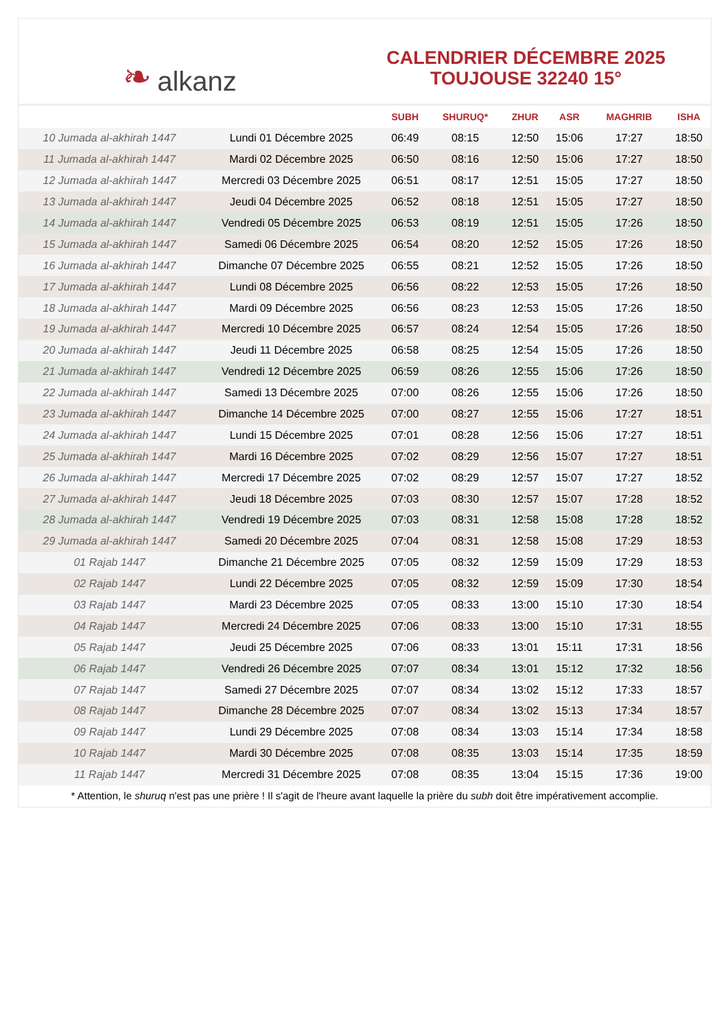❧ alkanz
CALENDRIER DÉCEMBRE 2025
TOUJOUSE 32240 15°
| | | SUBH | SHURUQ* | ZHUR | ASR | MAGHRIB | ISHA |
| --- | --- | --- | --- | --- | --- | --- | --- |
| 10 Jumada al-akhirah 1447 | Lundi 01 Décembre 2025 | 06:49 | 08:15 | 12:50 | 15:06 | 17:27 | 18:50 |
| 11 Jumada al-akhirah 1447 | Mardi 02 Décembre 2025 | 06:50 | 08:16 | 12:50 | 15:06 | 17:27 | 18:50 |
| 12 Jumada al-akhirah 1447 | Mercredi 03 Décembre 2025 | 06:51 | 08:17 | 12:51 | 15:05 | 17:27 | 18:50 |
| 13 Jumada al-akhirah 1447 | Jeudi 04 Décembre 2025 | 06:52 | 08:18 | 12:51 | 15:05 | 17:27 | 18:50 |
| 14 Jumada al-akhirah 1447 | Vendredi 05 Décembre 2025 | 06:53 | 08:19 | 12:51 | 15:05 | 17:26 | 18:50 |
| 15 Jumada al-akhirah 1447 | Samedi 06 Décembre 2025 | 06:54 | 08:20 | 12:52 | 15:05 | 17:26 | 18:50 |
| 16 Jumada al-akhirah 1447 | Dimanche 07 Décembre 2025 | 06:55 | 08:21 | 12:52 | 15:05 | 17:26 | 18:50 |
| 17 Jumada al-akhirah 1447 | Lundi 08 Décembre 2025 | 06:56 | 08:22 | 12:53 | 15:05 | 17:26 | 18:50 |
| 18 Jumada al-akhirah 1447 | Mardi 09 Décembre 2025 | 06:56 | 08:23 | 12:53 | 15:05 | 17:26 | 18:50 |
| 19 Jumada al-akhirah 1447 | Mercredi 10 Décembre 2025 | 06:57 | 08:24 | 12:54 | 15:05 | 17:26 | 18:50 |
| 20 Jumada al-akhirah 1447 | Jeudi 11 Décembre 2025 | 06:58 | 08:25 | 12:54 | 15:05 | 17:26 | 18:50 |
| 21 Jumada al-akhirah 1447 | Vendredi 12 Décembre 2025 | 06:59 | 08:26 | 12:55 | 15:06 | 17:26 | 18:50 |
| 22 Jumada al-akhirah 1447 | Samedi 13 Décembre 2025 | 07:00 | 08:26 | 12:55 | 15:06 | 17:26 | 18:50 |
| 23 Jumada al-akhirah 1447 | Dimanche 14 Décembre 2025 | 07:00 | 08:27 | 12:55 | 15:06 | 17:27 | 18:51 |
| 24 Jumada al-akhirah 1447 | Lundi 15 Décembre 2025 | 07:01 | 08:28 | 12:56 | 15:06 | 17:27 | 18:51 |
| 25 Jumada al-akhirah 1447 | Mardi 16 Décembre 2025 | 07:02 | 08:29 | 12:56 | 15:07 | 17:27 | 18:51 |
| 26 Jumada al-akhirah 1447 | Mercredi 17 Décembre 2025 | 07:02 | 08:29 | 12:57 | 15:07 | 17:27 | 18:52 |
| 27 Jumada al-akhirah 1447 | Jeudi 18 Décembre 2025 | 07:03 | 08:30 | 12:57 | 15:07 | 17:28 | 18:52 |
| 28 Jumada al-akhirah 1447 | Vendredi 19 Décembre 2025 | 07:03 | 08:31 | 12:58 | 15:08 | 17:28 | 18:52 |
| 29 Jumada al-akhirah 1447 | Samedi 20 Décembre 2025 | 07:04 | 08:31 | 12:58 | 15:08 | 17:29 | 18:53 |
| 01 Rajab 1447 | Dimanche 21 Décembre 2025 | 07:05 | 08:32 | 12:59 | 15:09 | 17:29 | 18:53 |
| 02 Rajab 1447 | Lundi 22 Décembre 2025 | 07:05 | 08:32 | 12:59 | 15:09 | 17:30 | 18:54 |
| 03 Rajab 1447 | Mardi 23 Décembre 2025 | 07:05 | 08:33 | 13:00 | 15:10 | 17:30 | 18:54 |
| 04 Rajab 1447 | Mercredi 24 Décembre 2025 | 07:06 | 08:33 | 13:00 | 15:10 | 17:31 | 18:55 |
| 05 Rajab 1447 | Jeudi 25 Décembre 2025 | 07:06 | 08:33 | 13:01 | 15:11 | 17:31 | 18:56 |
| 06 Rajab 1447 | Vendredi 26 Décembre 2025 | 07:07 | 08:34 | 13:01 | 15:12 | 17:32 | 18:56 |
| 07 Rajab 1447 | Samedi 27 Décembre 2025 | 07:07 | 08:34 | 13:02 | 15:12 | 17:33 | 18:57 |
| 08 Rajab 1447 | Dimanche 28 Décembre 2025 | 07:07 | 08:34 | 13:02 | 15:13 | 17:34 | 18:57 |
| 09 Rajab 1447 | Lundi 29 Décembre 2025 | 07:08 | 08:34 | 13:03 | 15:14 | 17:34 | 18:58 |
| 10 Rajab 1447 | Mardi 30 Décembre 2025 | 07:08 | 08:35 | 13:03 | 15:14 | 17:35 | 18:59 |
| 11 Rajab 1447 | Mercredi 31 Décembre 2025 | 07:08 | 08:35 | 13:04 | 15:15 | 17:36 | 19:00 |
* Attention, le shuruq n'est pas une prière ! Il s'agit de l'heure avant laquelle la prière du subh doit être impérativement accomplie.